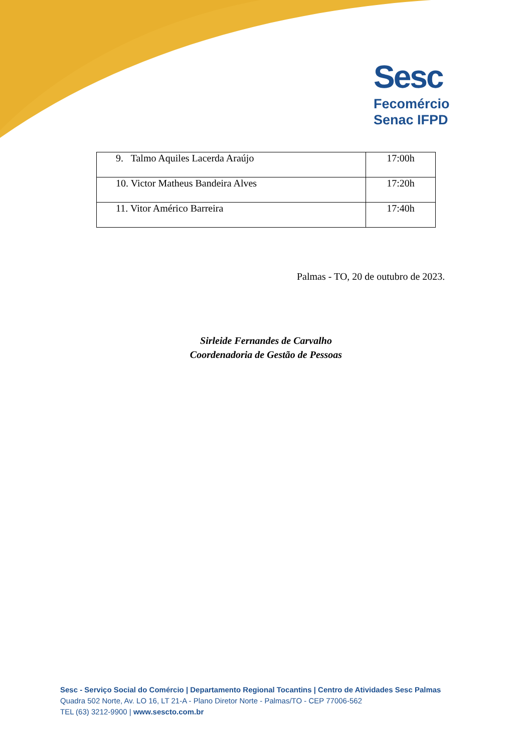Sesc
Fecomércio
Senac IFPD
| 9. Talmo Aquiles Lacerda Araújo | 17:00h |
| 10. Victor Matheus Bandeira Alves | 17:20h |
| 11. Vitor Américo Barreira | 17:40h |
Palmas - TO, 20 de outubro de 2023.
Sirleide Fernandes de Carvalho
Coordenadoria de Gestão de Pessoas
Sesc - Serviço Social do Comércio | Departamento Regional Tocantins | Centro de Atividades Sesc Palmas
Quadra 502 Norte, Av. LO 16, LT 21-A - Plano Diretor Norte - Palmas/TO - CEP 77006-562
TEL (63) 3212-9900 | www.sescto.com.br